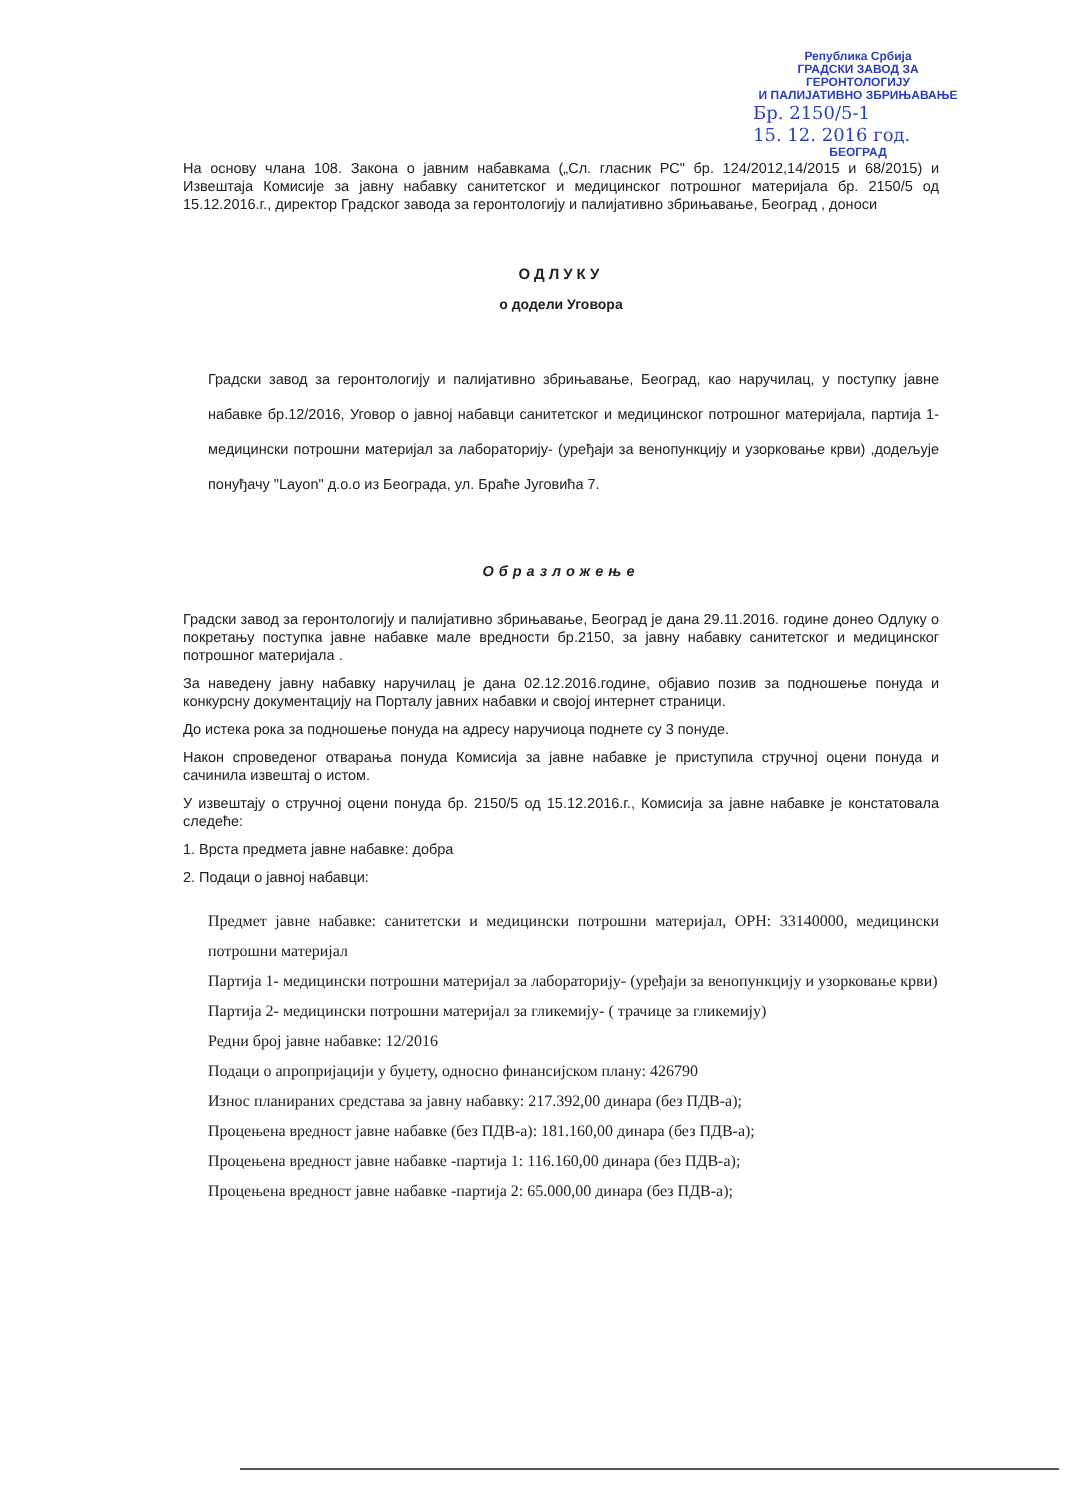Република Србија
ГРАДСКИ ЗАВОД ЗА ГЕРОНТОЛОГИЈУ
И ПАЛИЈАТИВНО ЗБРИЊАВАЊЕ
Бр. 2150/5-1
15. 12. 2016 год.
БЕОГРАД
На основу члана 108. Закона о јавним набавкама („Сл. гласник РС" бр. 124/2012,14/2015 и 68/2015) и Извештаја Комисије за јавну набавку санитетског и медицинског потрошног материјала бр. 2150/5 од 15.12.2016.г., директор Градског завода за геронтологију и палијативно збрињавање, Београд , доноси
ОДЛУКУ
о додели Уговора
Градски завод за геронтологију и палијативно збрињавање, Београд, као наручилац, у поступку јавне набавке бр.12/2016, Уговор о јавној набавци санитетског и медицинског потрошног материјала, партија 1- медицински потрошни материјал за лабораторију- (уређаји за венопункцију и узорковање крви) ,додељује понуђачу "Layon" д.о.о из Београда, ул. Браће Југовића 7.
Образложење
Градски завод за геронтологију и палијативно збрињавање, Београд је дана 29.11.2016. године донео Одлуку о покретању поступка јавне набавке мале вредности бр.2150, за јавну набавку санитетског и медицинског потрошног материјала .
За наведену јавну набавку наручилац је дана 02.12.2016.године, објавио позив за подношење понуда и конкурсну документацију на Порталу јавних набавки и својој интернет страници.
До истека рока за подношење понуда на адресу наручиоца поднете су 3 понуде.
Након спроведеног отварања понуда Комисија за јавне набавке је приступила стручној оцени понуда и сачинила извештај о истом.
У извештају о стручној оцени понуда бр. 2150/5 од 15.12.2016.г., Комисија за јавне набавке је констатовала следеће:
1. Врста предмета јавне набавке: добра
2. Подаци о јавној набавци:
Предмет јавне набавке: санитетски и медицински потрошни материјал, ОРН: 33140000, медицински потрошни материјал
Партија 1- медицински потрошни материјал за лабораторију- (уређаји за венопункцију и узорковање крви)
Партија 2- медицински потрошни материјал за гликемију- ( трачице за гликемију)
Редни број јавне набавке: 12/2016
Подаци о апропријацији у буџету, односно финансијском плану: 426790
Износ планираних средстава за јавну набавку: 217.392,00 динара (без ПДВ-а);
Процењена вредност јавне набавке (без ПДВ-а): 181.160,00 динара (без ПДВ-а);
Процењена вредност јавне набавке -партија 1: 116.160,00 динара (без ПДВ-а);
Процењена вредност јавне набавке -партија 2: 65.000,00 динара (без ПДВ-а);